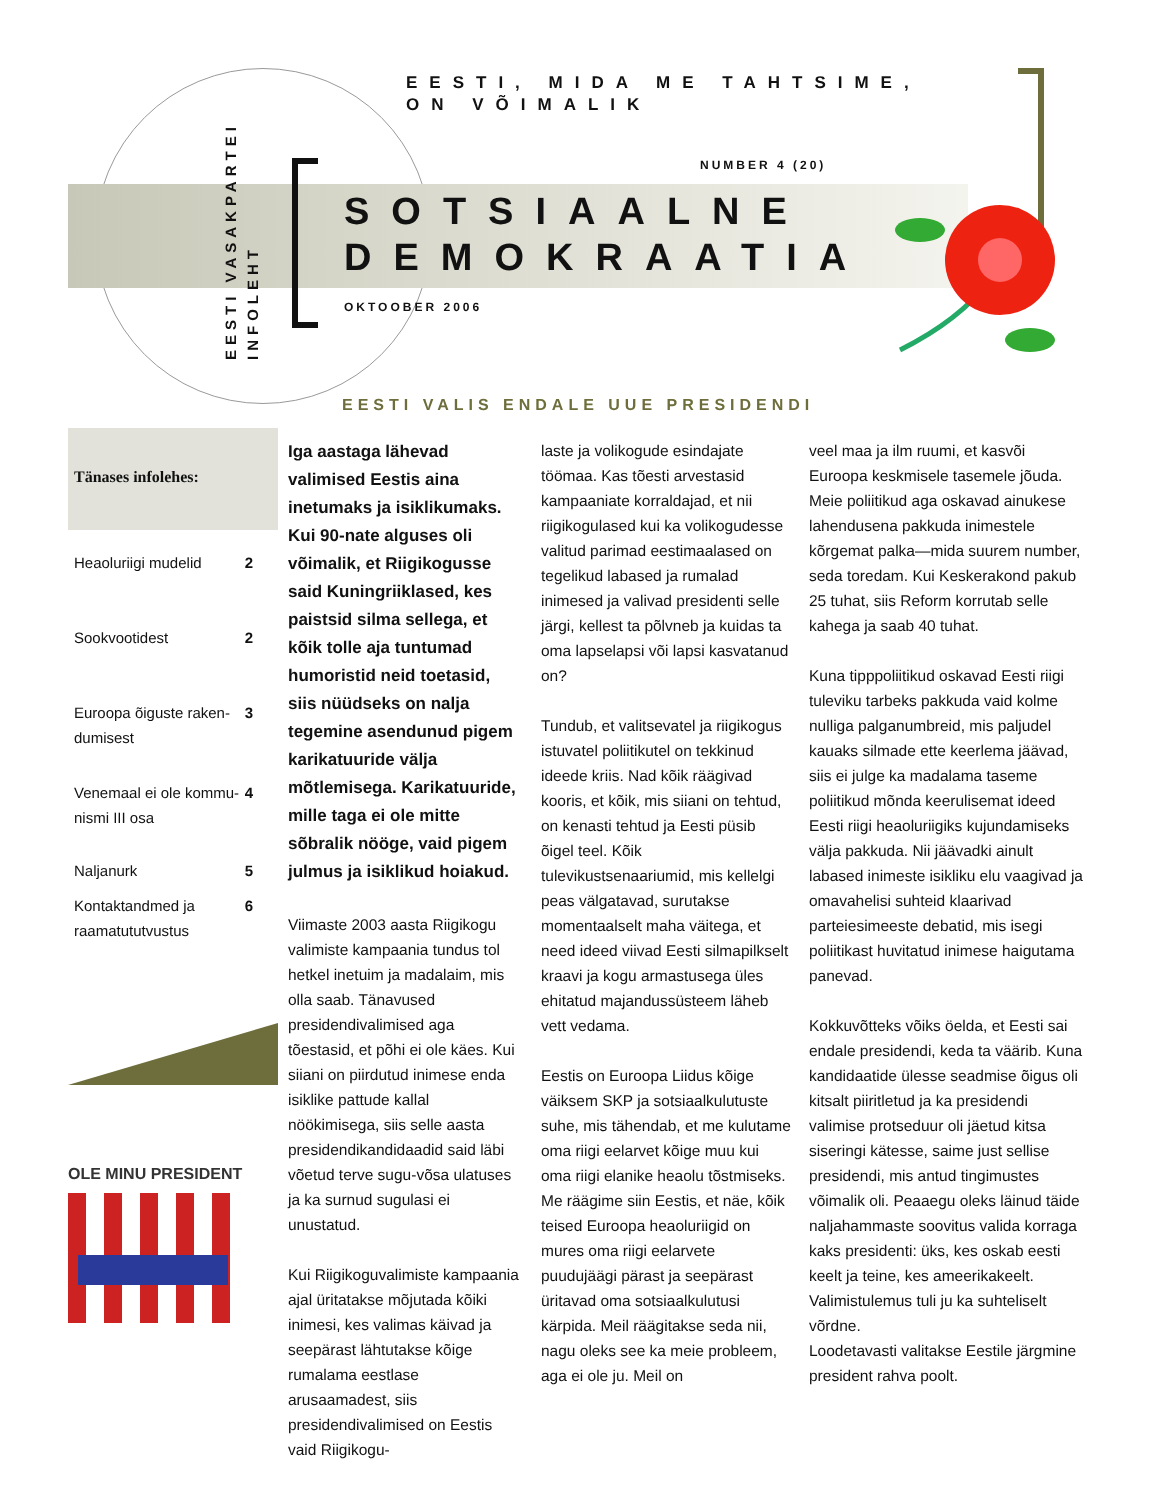EESTI, MIDA ME TAHTSIME,
ON VÕIMALIK
NUMBER 4 (20)
EESTI VASAKPARTEI
INFOLEHT
SOTSIAALNE
DEMOKRAATIA
OKTOOBER 2006
EESTI VALIS ENDALE UUE PRESIDENDI
Tänases infolehes:
Heaoluriigi mudelid 2
Sookvootidest 2
Euroopa õiguste raken-
dumisest 3
Venemaal ei ole kommu-
nismi III osa 4
Naljanurk 5
Kontaktandmed ja
raamatututvustus 6
OLE MINU PRESIDENT
Iga aastaga lähevad valimised Eestis aina inetumaks ja isiklikumaks. Kui 90-nate alguses oli võimalik, et Riigikogusse said Kuningriiklased, kes paistsid silma sellega, et kõik tolle aja tuntumad humoristid neid toetasid, siis nüüdseks on nalja tegemine asendunud pigem karikatuuride välja mõtlemisega. Karikatuuride, mille taga ei ole mitte sõbralik nööge, vaid pigem julmus ja isiklikud hoiakud.
Viimaste 2003 aasta Riigikogu valimiste kampaania tundus tol hetkel inetuim ja madalaim, mis olla saab. Tänavused presidendivalimised aga tõestasid, et põhi ei ole käes. Kui siiani on piirdutud inimese enda isiklike pattude kallal nöökimisega, siis selle aasta presidendikandidaadid said läbi võetud terve sugu-võsa ulatuses ja ka surnud sugulasi ei unustatud.
Kui Riigikoguvalimiste kampaania ajal üritatakse mõjutada kõiki inimesi, kes valimas käivad ja seepärast lähtutakse kõige rumalama eestlase arusaamadest, siis presidendivalimised on Eestis vaid Riigikogu-
laste ja volikogude esindajate töömaa. Kas tõesti arvestasid kampaaniate korraldajad, et nii riigikogulased kui ka volikogudesse valitud parimad eestimaalased on tegelikud labased ja rumalad inimesed ja valivad presidenti selle järgi, kellest ta põlvneb ja kuidas ta oma lapselapsi või lapsi kasvatanud on?
Tundub, et valitsevatel ja riigikogus istuvatel poliitikutel on tekkinud ideede kriis. Nad kõik räägivad kooris, et kõik, mis siiani on tehtud, on kenasti tehtud ja Eesti püsib õigel teel. Kõik tulevikustsenaariumid, mis kellelgi peas välgatavad, surutakse momentaalselt maha väitega, et need ideed viivad Eesti silmapilkselt kraavi ja kogu armastusega üles ehitatud majandussüsteem läheb vett vedama.
Eestis on Euroopa Liidus kõige väiksem SKP ja sotsiaalkulutuste suhe, mis tähendab, et me kulutame oma riigi eelarvet kõige muu kui oma riigi elanike heaolu tõstmiseks. Me räägime siin Eestis, et näe, kõik teised Euroopa heaoluriigid on mures oma riigi eelarvete puudujäägi pärast ja seepärast üritavad oma sotsiaalkulutusi kärpida. Meil räägitakse seda nii, nagu oleks see ka meie probleem, aga ei ole ju. Meil on
veel maa ja ilm ruumi, et kasvõi Euroopa keskmisele tasemele jõuda. Meie poliitikud aga oskavad ainukese lahendusena pakkuda inimestele kõrgemat palka—mida suurem number, seda toredam. Kui Keskerakond pakub 25 tuhat, siis Reform korrutab selle kahega ja saab 40 tuhat.
Kuna tipppoliitikud oskavad Eesti riigi tuleviku tarbeks pakkuda vaid kolme nulliga palganumbreid, mis paljudel kauaks silmade ette keerlema jäävad, siis ei julge ka madalama taseme poliitikud mõnda keerulisemat ideed Eesti riigi heaoluriigiks kujundamiseks välja pakkuda. Nii jäävadki ainult labased inimeste isikliku elu vaagivad ja omavahelisi suhteid klaarivad parteiesimeeste debatid, mis isegi poliitikast huvitatud inimese haigutama panevad.
Kokkuvõtteks võiks öelda, et Eesti sai endale presidendi, keda ta väärib. Kuna kandidaatide ülesse seadmise õigus oli kitsalt piiritletud ja ka presidendi valimise protseduur oli jäetud kitsa siseringi kätesse, saime just sellise presidendi, mis antud tingimustes võimalik oli. Peaaegu oleks läinud täide naljahammaste soovitus valida korraga kaks presidenti: üks, kes oskab eesti keelt ja teine, kes ameerikakeelt. Valimistulemus tuli ju ka suhteliselt võrdne.
Loodetavasti valitakse Eestile järgmine president rahva poolt.